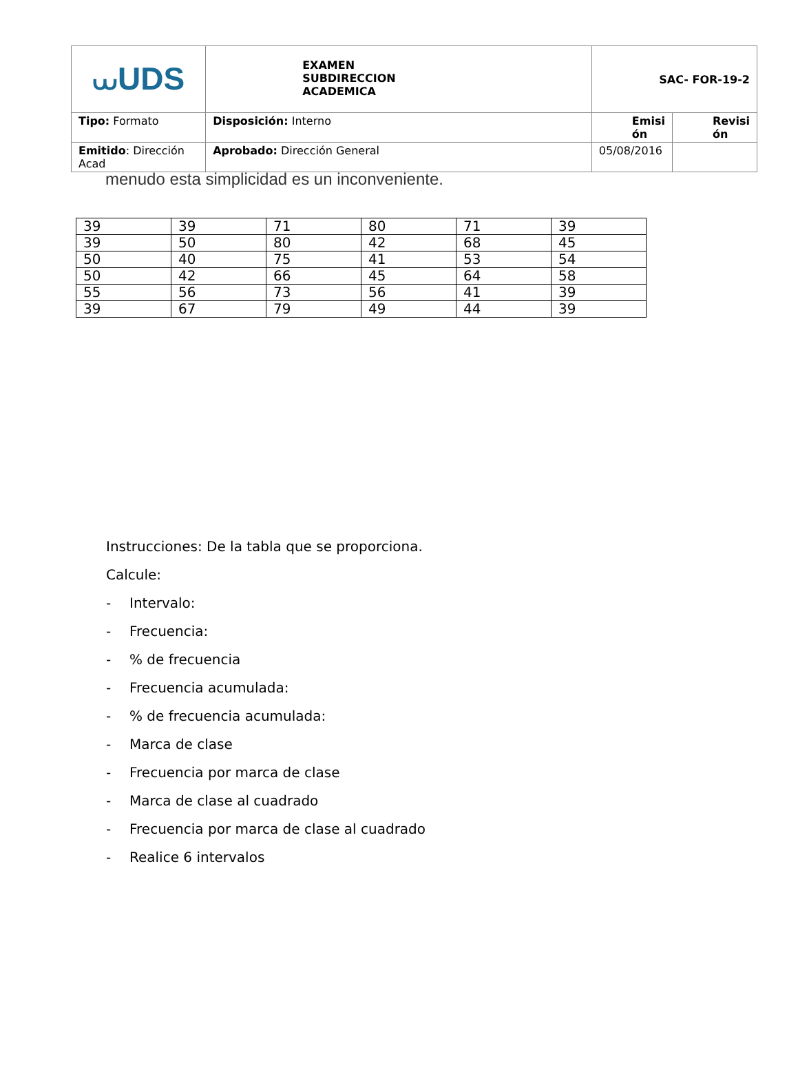| ⩊UDS | EXAMEN SUBDIRECCION ACADEMICA | SAC- FOR-19-2 | |
| Tipo: Formato | Disposición: Interno | Emisi ón | Revisi ón |
| Emitido : Dirección Acad | Aprobado: Dirección General | 05/08/2016 | |
menudo esta simplicidad es un inconveniente.
| 39 | 39 | 71 | 80 | 71 | 39 |
| 39 | 50 | 80 | 42 | 68 | 45 |
| 50 | 40 | 75 | 41 | 53 | 54 |
| 50 | 42 | 66 | 45 | 64 | 58 |
| 55 | 56 | 73 | 56 | 41 | 39 |
| 39 | 67 | 79 | 49 | 44 | 39 |
Instrucciones: De la tabla que se proporciona.
Calcule:
- Intervalo:
- Frecuencia:
-% de frecuencia
- Frecuencia acumulada:
-% de frecuencia acumulada:
- Marca de clase
- Frecuencia por marca de clase
- Marca de clase al cuadrado
- Frecuencia por marca de clase al cuadrado
- Realice 6 intervalos